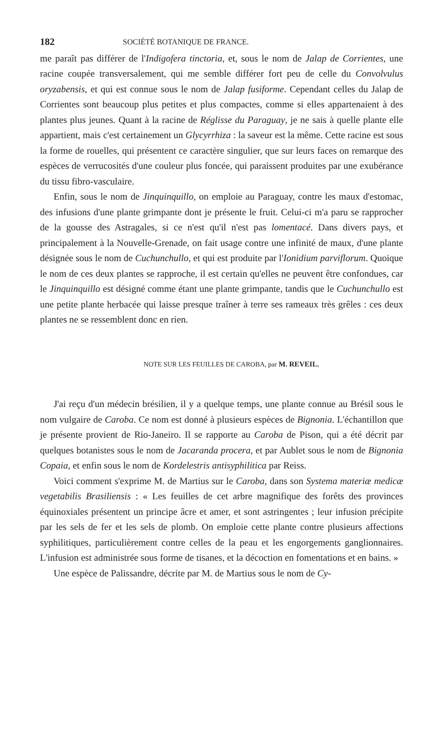182 SOCIÉTÉ BOTANIQUE DE FRANCE.
me paraît pas différer de l'Indigofera tinctoria, et, sous le nom de Jalap de Corrientes, une racine coupée transversalement, qui me semble différer fort peu de celle du Convolvulus oryzabensis, et qui est connue sous le nom de Jalap fusiforme. Cependant celles du Jalap de Corrientes sont beaucoup plus petites et plus compactes, comme si elles appartenaient à des plantes plus jeunes. Quant à la racine de Réglisse du Paraguay, je ne sais à quelle plante elle appartient, mais c'est certainement un Glycyrrhiza : la saveur est la même. Cette racine est sous la forme de rouelles, qui présentent ce caractère singulier, que sur leurs faces on remarque des espèces de verrucosités d'une couleur plus foncée, qui paraissent produites par une exubérance du tissu fibro-vasculaire.
Enfin, sous le nom de Jinquinquillo, on emploie au Paraguay, contre les maux d'estomac, des infusions d'une plante grimpante dont je présente le fruit. Celui-ci m'a paru se rapprocher de la gousse des Astragales, si ce n'est qu'il n'est pas lomentacé. Dans divers pays, et principalement à la Nouvelle-Grenade, on fait usage contre une infinité de maux, d'une plante désignée sous le nom de Cuchunchullo, et qui est produite par l'Ionidium parviflorum. Quoique le nom de ces deux plantes se rapproche, il est certain qu'elles ne peuvent être confondues, car le Jinquinquillo est désigné comme étant une plante grimpante, tandis que le Cuchunchullo est une petite plante herbacée qui laisse presque traîner à terre ses rameaux très grêles : ces deux plantes ne se ressemblent donc en rien.
NOTE SUR LES FEUILLES DE CAROBA, par M. REVEIL.
J'ai reçu d'un médecin brésilien, il y a quelque temps, une plante connue au Brésil sous le nom vulgaire de Caroba. Ce nom est donné à plusieurs espèces de Bignonia. L'échantillon que je présente provient de Rio-Janeiro. Il se rapporte au Caroba de Pison, qui a été décrit par quelques botanistes sous le nom de Jacaranda procera, et par Aublet sous le nom de Bignonia Copaia, et enfin sous le nom de Kordelestris antisyphilitica par Reiss.
Voici comment s'exprime M. de Martius sur le Caroba, dans son Systema materiæ medicæ vegetabilis Brasiliensis : « Les feuilles de cet arbre magnifique des forêts des provinces équinoxiales présentent un principe âcre et amer, et sont astringentes ; leur infusion précipite par les sels de fer et les sels de plomb. On emploie cette plante contre plusieurs affections syphilitiques, particulièrement contre celles de la peau et les engorgements ganglionnaires. L'infusion est administrée sous forme de tisanes, et la décoction en fomentations et en bains. »
Une espèce de Palissandre, décrite par M. de Martius sous le nom de Cy-